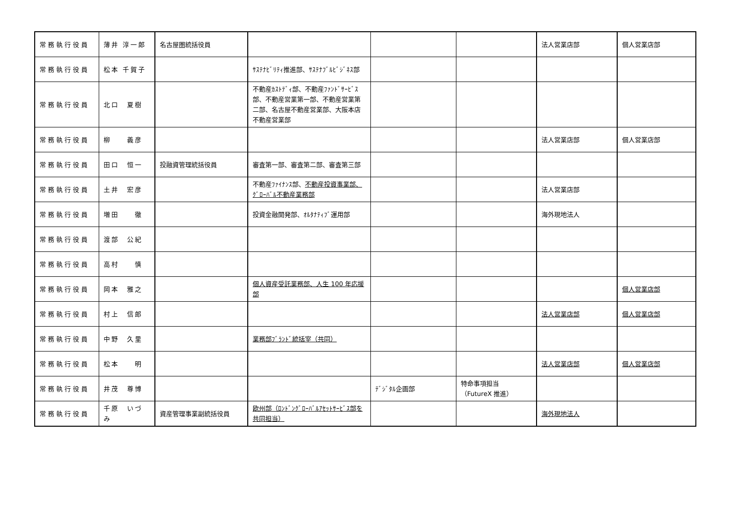| 常務執行役員 | 薄井 淳一郎 | 名古屋圏統括役員 | | | | 法人営業店部 | 個人営業店部 |
| 常務執行役員 | 松本 千賀子 | | ｻｽﾃﾅﾋﾞﾘﾃｨ推進部、ｻｽﾃﾅﾌﾞﾙﾋﾞｼﾞﾈｽ部 | | | | |
| 常務執行役員 | 北口 夏樹 | | 不動産ｶｽﾄﾃﾞｨ部、不動産ﾌｧﾝﾄﾞｻｰﾋﾞｽ部、不動産営業第一部、不動産営業第二部、名古屋不動産営業部、大阪本店不動産営業部 | | | | |
| 常務執行役員 | 柳 義彦 | | | | | 法人営業店部 | 個人営業店部 |
| 常務執行役員 | 田口 恒一 | 投融資管理統括役員 | 審査第一部、審査第二部、審査第三部 | | | | |
| 常務執行役員 | 土井 宏彦 | | 不動産ﾌｧｲﾅﾝｽ部、 不動産投資事業部、ｸﾞﾛｰﾊﾞﾙ不動産業務部 | | | 法人営業店部 | |
| 常務執行役員 | 増田 徹 | | 投資金融開発部、ｵﾙﾀﾅﾃｨﾌﾞ運用部 | | | 海外現地法人 | |
| 常務執行役員 | 渡部 公紀 | | | | | | |
| 常務執行役員 | 高村 慎 | | | | | | |
| 常務執行役員 | 岡本 雅之 | | 個人資産受託業務部、人生 100 年応援部 | | | | 個人営業店部 |
| 常務執行役員 | 村上 信郎 | | | | | 法人営業店部 | 個人営業店部 |
| 常務執行役員 | 中野 久里 | | 業務部ﾌﾞﾗﾝﾄﾞ統括室（共同） | | | | |
| 常務執行役員 | 松本 明 | | | | | 法人営業店部 | 個人営業店部 |
| 常務執行役員 | 井茂 尊博 | | | ﾃﾞｼﾞﾀﾙ企画部 | 特命事項担当 （FutureX 推進） | | |
| 常務執行役員 | 千原 いづみ | 資産管理事業副統括役員 | 欧州部（ﾛﾝﾄﾞﾝｸﾞﾛｰﾊﾞﾙｱｾｯﾄｻｰﾋﾞｽ部を共同担当） | | | 海外現地法人 | |